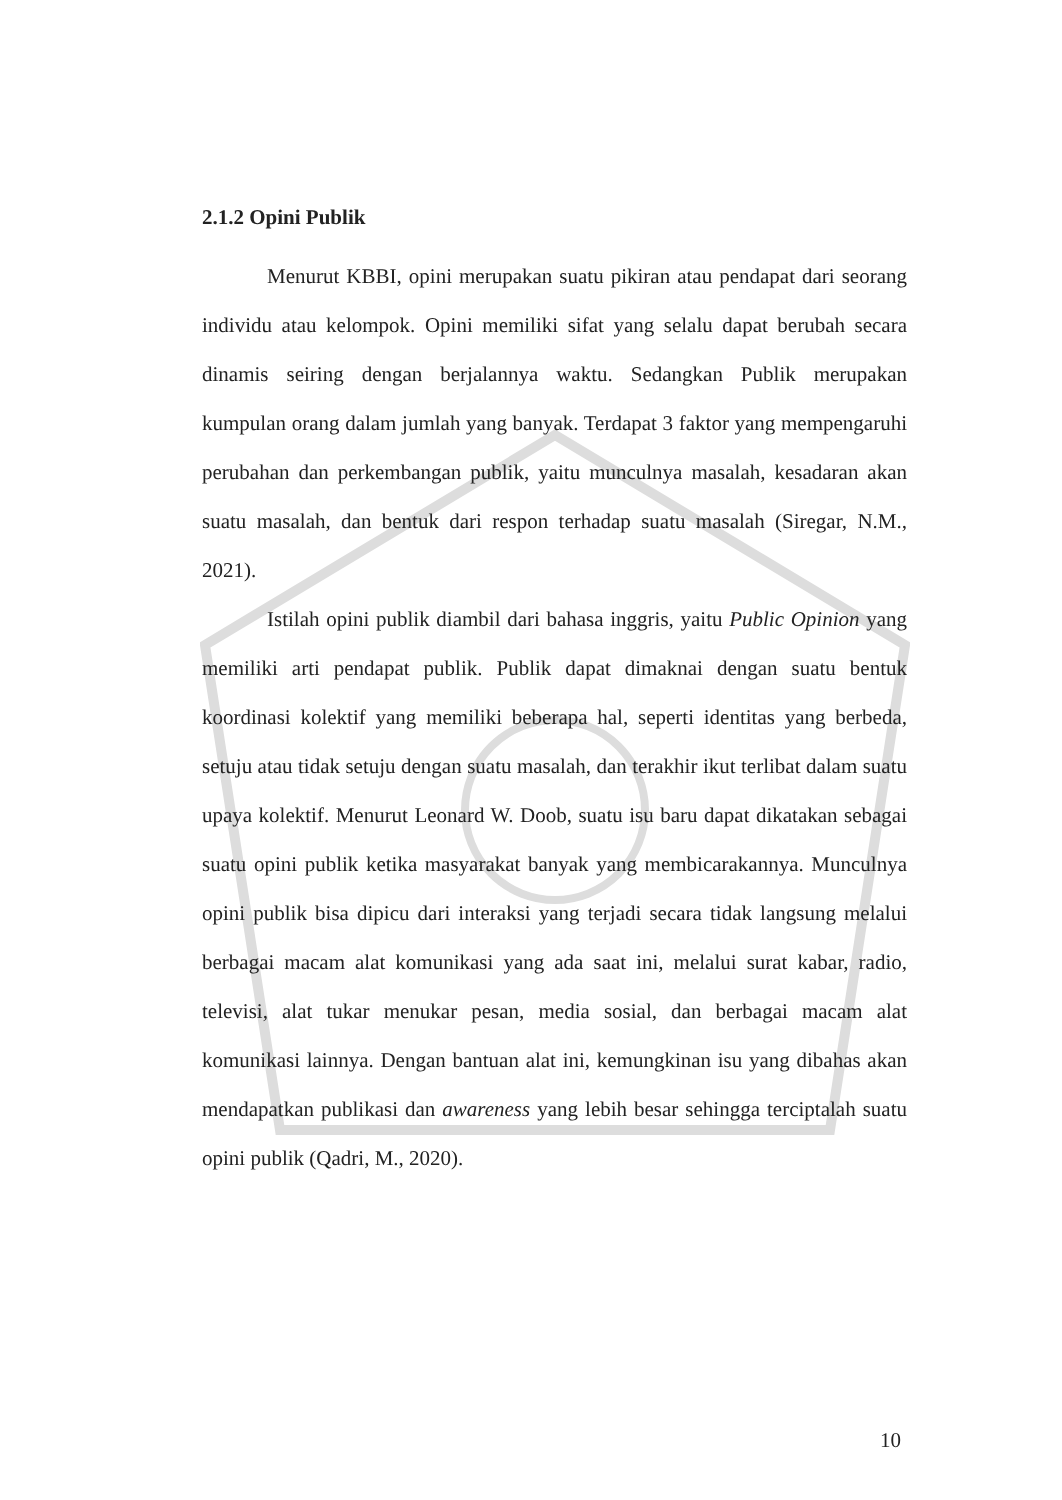2.1.2 Opini Publik
Menurut KBBI, opini merupakan suatu pikiran atau pendapat dari seorang individu atau kelompok. Opini memiliki sifat yang selalu dapat berubah secara dinamis seiring dengan berjalannya waktu. Sedangkan Publik merupakan kumpulan orang dalam jumlah yang banyak. Terdapat 3 faktor yang mempengaruhi perubahan dan perkembangan publik, yaitu munculnya masalah, kesadaran akan suatu masalah, dan bentuk dari respon terhadap suatu masalah (Siregar, N.M., 2021).
Istilah opini publik diambil dari bahasa inggris, yaitu Public Opinion yang memiliki arti pendapat publik. Publik dapat dimaknai dengan suatu bentuk koordinasi kolektif yang memiliki beberapa hal, seperti identitas yang berbeda, setuju atau tidak setuju dengan suatu masalah, dan terakhir ikut terlibat dalam suatu upaya kolektif. Menurut Leonard W. Doob, suatu isu baru dapat dikatakan sebagai suatu opini publik ketika masyarakat banyak yang membicarakannya. Munculnya opini publik bisa dipicu dari interaksi yang terjadi secara tidak langsung melalui berbagai macam alat komunikasi yang ada saat ini, melalui surat kabar, radio, televisi, alat tukar menukar pesan, media sosial, dan berbagai macam alat komunikasi lainnya. Dengan bantuan alat ini, kemungkinan isu yang dibahas akan mendapatkan publikasi dan awareness yang lebih besar sehingga terciptalah suatu opini publik (Qadri, M., 2020).
10